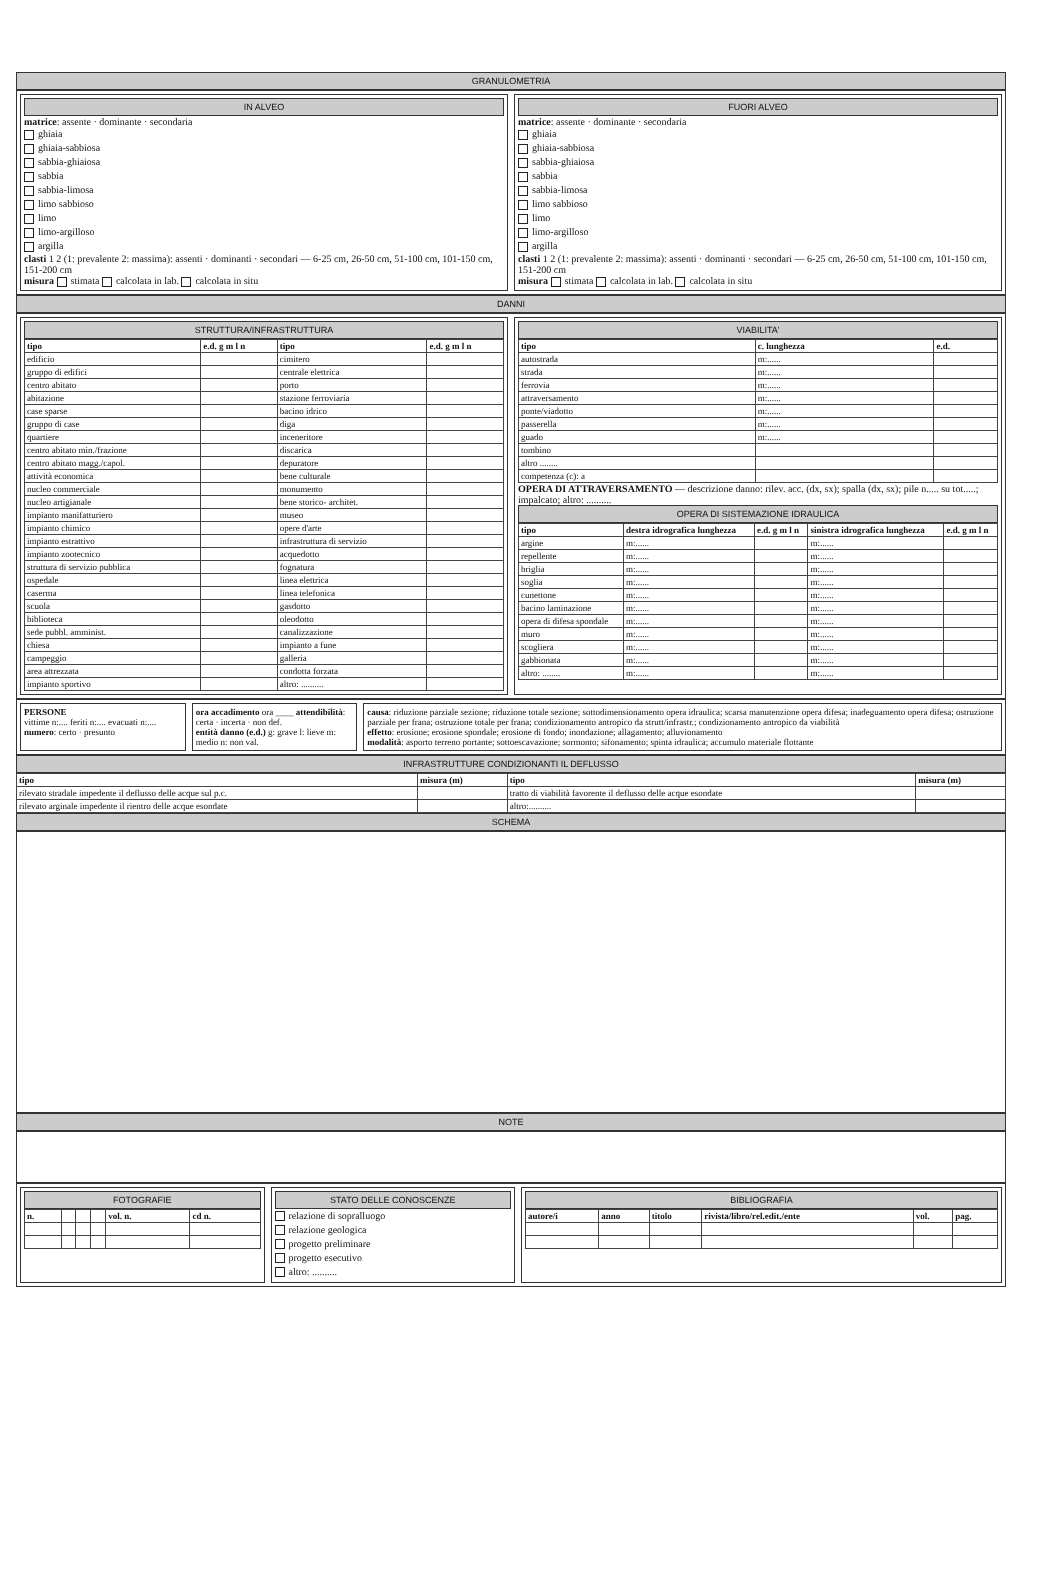GRANULOMETRIA
IN ALVEO
matrice: assente · dominante · secondaria
ghiaia
ghiaia-sabbiosa
sabbia-ghiaiosa
sabbia
sabbia-limosa
limo sabbioso
limo
limo-argilloso
argilla
clasti 1 2 (1: prevalente 2: massima): assenti · dominanti · secondari — 6-25 cm, 26-50 cm, 51-100 cm, 101-150 cm, 151-200 cm
misura stimata calcolata in lab. calcolata in situ
FUORI ALVEO
matrice: assente · dominante · secondaria
ghiaia
ghiaia-sabbiosa
sabbia-ghiaiosa
sabbia
sabbia-limosa
limo sabbioso
limo
limo-argilloso
argilla
clasti 1 2 (1: prevalente 2: massima): assenti · dominanti · secondari — 6-25 cm, 26-50 cm, 51-100 cm, 101-150 cm, 151-200 cm
misura stimata calcolata in lab. calcolata in situ
DANNI
STRUTTURA/INFRASTRUTTURA
| tipo | e.d. g m l n | tipo | e.d. g m l n |
| --- | --- | --- | --- |
| edificio | | cimitero | |
| gruppo di edifici | | centrale elettrica | |
| centro abitato | | porto | |
| abitazione | | stazione ferroviaria | |
| case sparse | | bacino idrico | |
| gruppo di case | | diga | |
| quartiere | | inceneritore | |
| centro abitato min./frazione | | discarica | |
| centro abitato magg./capol. | | depuratore | |
| attività economica | | bene culturale | |
| nucleo commerciale | | monumento | |
| nucleo artigianale | | bene storico- architet. | |
| impianto manifatturiero | | museo | |
| impianto chimico | | opere d'arte | |
| impianto estrattivo | | infrastruttura di servizio | |
| impianto zootecnico | | acquedotto | |
| struttura di servizio pubblica | | fognatura | |
| ospedale | | linea elettrica | |
| caserma | | linea telefonica | |
| scuola | | gasdotto | |
| biblioteca | | oleodotto | |
| sede pubbl. amminist. | | canalizzazione | |
| chiesa | | impianto a fune | |
| campeggio | | galleria | |
| area attrezzata | | condotta forzata | |
| impianto sportivo | | altro: .......... | |
VIABILITA'
| tipo | c. lunghezza | e.d. |
| --- | --- | --- |
| autostrada | m:...... | |
| strada | m:...... | |
| ferrovia | m:...... | |
| attraversamento | m:...... | |
| ponte/viadotto | m:...... | |
| passerella | m:...... | |
| guado | m:...... | |
| tombino | | |
| altro ........ | | |
| competenza (c): a | | |
OPERA DI ATTRAVERSAMENTO — descrizione danno: rilev. acc. (dx, sx); spalla (dx, sx); pile n..... su tot.....; impalcato; altro: ..........
OPERA DI SISTEMAZIONE IDRAULICA
| tipo | destra idrografica lunghezza | e.d. g m l n | sinistra idrografica lunghezza | e.d. g m l n |
| --- | --- | --- | --- | --- |
| argine | m:...... | | m:...... | |
| repellente | m:...... | | m:...... | |
| briglia | m:...... | | m:...... | |
| soglia | m:...... | | m:...... | |
| cunettone | m:...... | | m:...... | |
| bacino laminazione | m:...... | | m:...... | |
| opera di difesa spondale | m:...... | | m:...... | |
| muro | m:...... | | m:...... | |
| scogliera | m:...... | | m:...... | |
| gabbionata | m:...... | | m:...... | |
| altro: ........ | m:...... | | m:...... | |
PERSONE
vittime n:.... feriti n:.... evacuati n:....
numero: certo · presunto
ora accadimento ora ____ attendibilità: certa · incerta · non def.
entità danno (e.d.) g: grave l: lieve m: medio n: non val.
causa: riduzione parziale sezione; riduzione totale sezione; sottodimensionamento opera idraulica; scarsa manutenzione opera difesa; inadeguamento opera difesa; ostruzione parziale per frana; ostruzione totale per frana; condizionamento antropico da strutt/infrastr.; condizionamento antropico da viabilità
effetto: erosione; erosione spondale; erosione di fondo; inondazione; allagamento; alluvionamento
modalità: asporto terreno portante; sottoescavazione; sormonto; sifonamento; spinta idraulica; accumulo materiale flottante
INFRASTRUTTURE CONDIZIONANTI IL DEFLUSSO
| tipo | misura (m) | tipo | misura (m) |
| --- | --- | --- | --- |
| rilevato stradale impedente il deflusso delle acque sul p.c. | | tratto di viabilità favorente il deflusso delle acque esondate | |
| rilevato arginale impedente il rientro delle acque esondate | | altro:.......... | |
SCHEMA
NOTE
FOTOGRAFIE
| n. | | | | vol. n. | cd n. |
| --- | --- | --- | --- | --- | --- |
STATO DELLE CONOSCENZE
relazione di sopralluogo
relazione geologica
progetto preliminare
progetto esecutivo
altro: ..........
BIBLIOGRAFIA
| autore/i | anno | titolo | rivista/libro/rel.edit./ente | vol. | pag. |
| --- | --- | --- | --- | --- | --- |